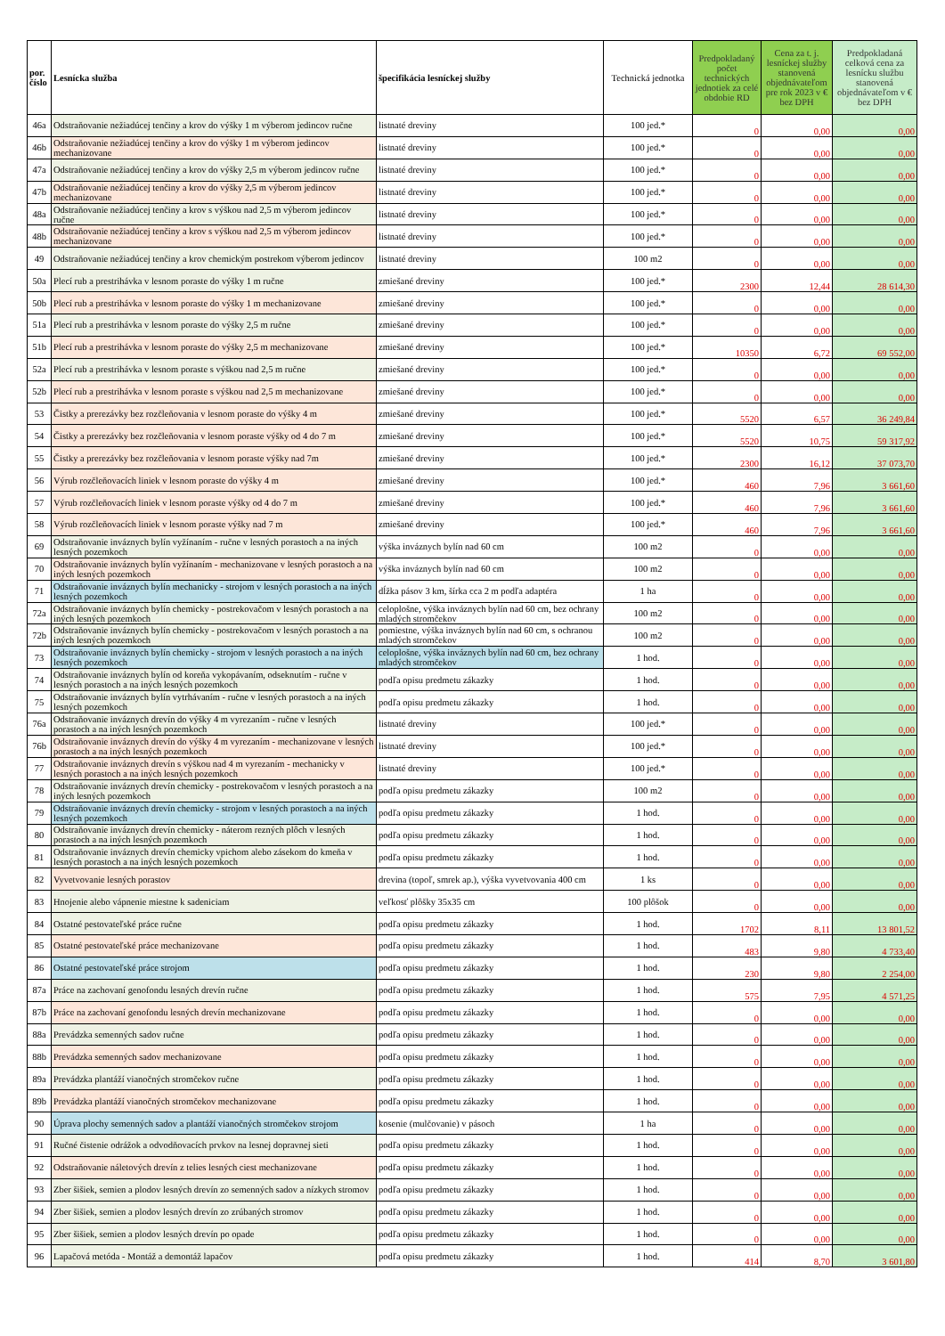| por. číslo | Lesnícka služba | špecifikácia lesníckej služby | Technická jednotka | Predpokladaný počet technických jednotiek za celé obdobie RD | Cena za t. j. lesníckej služby stanovená objednávateľom pre rok 2023 v € bez DPH | Predpokladaná celková cena za lesnícku službu stanovená objednávateľom v € bez DPH |
| --- | --- | --- | --- | --- | --- | --- |
| 46a | Odstraňovanie nežiadúcej tenčiny a krov do výšky 1 m výberom jedincov ručne | listnaté dreviny | 100 jed.* | 0 | 0,00 | 0,00 |
| 46b | Odstraňovanie nežiadúcej tenčiny a krov do výšky 1 m výberom jedincov mechanizovane | listnaté dreviny | 100 jed.* | 0 | 0,00 | 0,00 |
| 47a | Odstraňovanie nežiadúcej tenčiny a krov do výšky 2,5 m výberom jedincov ručne | listnaté dreviny | 100 jed.* | 0 | 0,00 | 0,00 |
| 47b | Odstraňovanie nežiadúcej tenčiny a krov do výšky 2,5 m výberom jedincov mechanizovane | listnaté dreviny | 100 jed.* | 0 | 0,00 | 0,00 |
| 48a | Odstraňovanie nežiadúcej tenčiny a krov s výškou nad 2,5 m výberom jedincov ručne | listnaté dreviny | 100 jed.* | 0 | 0,00 | 0,00 |
| 48b | Odstraňovanie nežiadúcej tenčiny a krov s výškou nad 2,5 m výberom jedincov mechanizovane | listnaté dreviny | 100 jed.* | 0 | 0,00 | 0,00 |
| 49 | Odstraňovanie nežiadúcej tenčiny a krov chemickým postrekom výberom jedincov | listnaté dreviny | 100 m2 | 0 | 0,00 | 0,00 |
| 50a | Plecí rub a prestrihávka v lesnom poraste do výšky 1 m ručne | zmiešané dreviny | 100 jed.* | 2300 | 12,44 | 28 614,30 |
| 50b | Plecí rub a prestrihávka v lesnom poraste do výšky 1 m mechanizovane | zmiešané dreviny | 100 jed.* | 0 | 0,00 | 0,00 |
| 51a | Plecí rub a prestrihávka v lesnom poraste do výšky 2,5 m ručne | zmiešané dreviny | 100 jed.* | 0 | 0,00 | 0,00 |
| 51b | Plecí rub a prestrihávka v lesnom poraste do výšky 2,5 m mechanizovane | zmiešané dreviny | 100 jed.* | 10350 | 6,72 | 69 552,00 |
| 52a | Plecí rub a prestrihávka v lesnom poraste s výškou nad 2,5 m ručne | zmiešané dreviny | 100 jed.* | 0 | 0,00 | 0,00 |
| 52b | Plecí rub a prestrihávka v lesnom poraste s výškou nad 2,5 m mechanizovane | zmiešané dreviny | 100 jed.* | 0 | 0,00 | 0,00 |
| 53 | Čistky a prerezávky bez rozčleňovania v lesnom poraste do výšky 4 m | zmiešané dreviny | 100 jed.* | 5520 | 6,57 | 36 249,84 |
| 54 | Čistky a prerezávky bez rozčleňovania v lesnom poraste výšky od 4 do 7 m | zmiešané dreviny | 100 jed.* | 5520 | 10,75 | 59 317,92 |
| 55 | Čistky a prerezávky bez rozčleňovania v lesnom poraste výšky nad 7m | zmiešané dreviny | 100 jed.* | 2300 | 16,12 | 37 073,70 |
| 56 | Výrub rozčleňovacích liniek v lesnom poraste do výšky 4 m | zmiešané dreviny | 100 jed.* | 460 | 7,96 | 3 661,60 |
| 57 | Výrub rozčleňovacích liniek v lesnom poraste výšky od 4 do 7 m | zmiešané dreviny | 100 jed.* | 460 | 7,96 | 3 661,60 |
| 58 | Výrub rozčleňovacích liniek v lesnom poraste výšky nad 7 m | zmiešané dreviny | 100 jed.* | 460 | 7,96 | 3 661,60 |
| 69 | Odstraňovanie inváznych bylín vyžínaním - ručne v lesných porastoch a na iných lesných pozemkoch | výška inváznych bylín nad 60 cm | 100 m2 | 0 | 0,00 | 0,00 |
| 70 | Odstraňovanie inváznych bylín vyžínaním - mechanizovane v lesných porastoch a na iných lesných pozemkoch | výška inváznych bylín nad 60 cm | 100 m2 | 0 | 0,00 | 0,00 |
| 71 | Odstraňovanie inváznych bylín mechanicky - strojom v lesných porastoch a na iných lesných pozemkoch | dĺžka pásov 3 km, šírka cca 2 m podľa adaptéra | 1 ha | 0 | 0,00 | 0,00 |
| 72a | Odstraňovanie inváznych bylín chemicky - postrekovačom v lesných porastoch a na iných lesných pozemkoch | celoplošne, výška inváznych bylín nad 60 cm, bez ochrany mladých stromčekov | 100 m2 | 0 | 0,00 | 0,00 |
| 72b | Odstraňovanie inváznych bylín chemicky - postrekovačom v lesných porastoch a na iných lesných pozemkoch | pomiestne, výška inváznych bylín nad 60 cm, s ochranou mladých stromčekov | 100 m2 | 0 | 0,00 | 0,00 |
| 73 | Odstraňovanie inváznych bylín chemicky - strojom v lesných porastoch a na iných lesných pozemkoch | celoplošne, výška inváznych bylín nad 60 cm, bez ochrany mladých stromčekov | 1 hod. | 0 | 0,00 | 0,00 |
| 74 | Odstraňovanie inváznych bylín od koreňa vykopávaním, odseknutím - ručne v lesných porastoch a na iných lesných pozemkoch | podľa opisu predmetu zákazky | 1 hod. | 0 | 0,00 | 0,00 |
| 75 | Odstraňovanie inváznych bylín vytrhávaním - ručne v lesných porastoch a na iných lesných pozemkoch | podľa opisu predmetu zákazky | 1 hod. | 0 | 0,00 | 0,00 |
| 76a | Odstraňovanie inváznych drevín do výšky 4 m vyrezaním - ručne v lesných porastoch a na iných lesných pozemkoch | listnaté dreviny | 100 jed.* | 0 | 0,00 | 0,00 |
| 76b | Odstraňovanie inváznych drevín do výšky 4 m vyrezaním - mechanizovane v lesných porastoch a na iných lesných pozemkoch | listnaté dreviny | 100 jed.* | 0 | 0,00 | 0,00 |
| 77 | Odstraňovanie inváznych drevín s výškou nad 4 m vyrezaním - mechanicky v lesných porastoch a na iných lesných pozemkoch | listnaté dreviny | 100 jed.* | 0 | 0,00 | 0,00 |
| 78 | Odstraňovanie inváznych drevín chemicky - postrekovačom v lesných porastoch a na iných lesných pozemkoch | podľa opisu predmetu zákazky | 100 m2 | 0 | 0,00 | 0,00 |
| 79 | Odstraňovanie inváznych drevín chemicky - strojom v lesných porastoch a na iných lesných pozemkoch | podľa opisu predmetu zákazky | 1 hod. | 0 | 0,00 | 0,00 |
| 80 | Odstraňovanie inváznych drevín chemicky - náterom rezných plôch v lesných porastoch a na iných lesných pozemkoch | podľa opisu predmetu zákazky | 1 hod. | 0 | 0,00 | 0,00 |
| 81 | Odstraňovanie inváznych drevín chemicky vpichom alebo zásekom do kmeňa v lesných porastoch a na iných lesných pozemkoch | podľa opisu predmetu zákazky | 1 hod. | 0 | 0,00 | 0,00 |
| 82 | Vyvetvovanie lesných porastov | drevina (topoľ, smrek ap.), výška vyvetvovania 400 cm | 1 ks | 0 | 0,00 | 0,00 |
| 83 | Hnojenie alebo vápnenie miestne k sadeniciam | veľkosť plôšky 35x35 cm | 100 plôšok | 0 | 0,00 | 0,00 |
| 84 | Ostatné pestovateľské práce ručne | podľa opisu predmetu zákazky | 1 hod. | 1702 | 8,11 | 13 801,52 |
| 85 | Ostatné pestovateľské práce mechanizovane | podľa opisu predmetu zákazky | 1 hod. | 483 | 9,80 | 4 733,40 |
| 86 | Ostatné pestovateľské práce strojom | podľa opisu predmetu zákazky | 1 hod. | 230 | 9,80 | 2 254,00 |
| 87a | Práce na zachovaní genofondu lesných drevín ručne | podľa opisu predmetu zákazky | 1 hod. | 575 | 7,95 | 4 571,25 |
| 87b | Práce na zachovaní genofondu lesných drevín mechanizovane | podľa opisu predmetu zákazky | 1 hod. | 0 | 0,00 | 0,00 |
| 88a | Prevádzka semenných sadov ručne | podľa opisu predmetu zákazky | 1 hod. | 0 | 0,00 | 0,00 |
| 88b | Prevádzka semenných sadov mechanizovane | podľa opisu predmetu zákazky | 1 hod. | 0 | 0,00 | 0,00 |
| 89a | Prevádzka plantáží vianočných stromčekov ručne | podľa opisu predmetu zákazky | 1 hod. | 0 | 0,00 | 0,00 |
| 89b | Prevádzka plantáží vianočných stromčekov mechanizovane | podľa opisu predmetu zákazky | 1 hod. | 0 | 0,00 | 0,00 |
| 90 | Úprava plochy semenných sadov a plantáží vianočných stromčekov strojom | kosenie (mulčovanie) v pásoch | 1 ha | 0 | 0,00 | 0,00 |
| 91 | Ručné čistenie odrážok a odvodňovacích prvkov na lesnej dopravnej sieti | podľa opisu predmetu zákazky | 1 hod. | 0 | 0,00 | 0,00 |
| 92 | Odstraňovanie náletových drevín z telies lesných ciest mechanizovane | podľa opisu predmetu zákazky | 1 hod. | 0 | 0,00 | 0,00 |
| 93 | Zber šišiek, semien a plodov lesných drevín zo semenných sadov a nízkych stromov | podľa opisu predmetu zákazky | 1 hod. | 0 | 0,00 | 0,00 |
| 94 | Zber šišiek, semien a plodov lesných drevín zo zrúbaných stromov | podľa opisu predmetu zákazky | 1 hod. | 0 | 0,00 | 0,00 |
| 95 | Zber šišiek, semien a plodov lesných drevín po opade | podľa opisu predmetu zákazky | 1 hod. | 0 | 0,00 | 0,00 |
| 96 | Lapačová metóda - Montáž a demontáž lapačov | podľa opisu predmetu zákazky | 1 hod. | 414 | 8,70 | 3 601,80 |